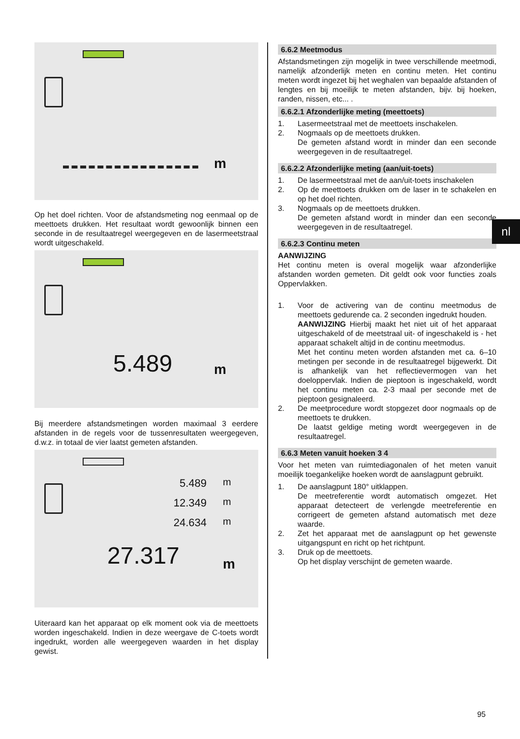m
Op het doel richten. Voor de afstandsmeting nog eenmaal op de meettoets drukken. Het resultaat wordt gewoonlijk binnen een seconde in de resultaatregel weergegeven en de lasermeetstraal wordt uitgeschakeld.
5.489 m
Bij meerdere afstandsmetingen worden maximaal 3 eerdere afstanden in de regels voor de tussenresultaten weergegeven, d.w.z. in totaal de vier laatst gemeten afstanden.
5.489
12.349
24.634
m
m
m
27.317 m
Uiteraard kan het apparaat op elk moment ook via de meettoets worden ingeschakeld. Indien in deze weergave de C-toets wordt ingedrukt, worden alle weergegeven waarden in het display gewist.
6.6.2 Meetmodus
Afstandsmetingen zijn mogelijk in twee verschillende meetmodi, namelijk afzonderlijk meten en continu meten. Het continu meten wordt ingezet bij het weghalen van bepaalde afstanden of lengtes en bij moeilijk te meten afstanden, bijv. bij hoeken, randen, nissen, etc... .
6.6.2.1 Afzonderlijke meting (meettoets)
1. Lasermeetstraal met de meettoets inschakelen.
2. Nogmaals op de meettoets drukken.
De gemeten afstand wordt in minder dan een seconde weergegeven in de resultaatregel.
6.6.2.2 Afzonderlijke meting (aan/uit-toets)
1. De lasermeetstraal met de aan/uit-toets inschakelen
2. Op de meettoets drukken om de laser in te schakelen en op het doel richten.
3. Nogmaals op de meettoets drukken.
De gemeten afstand wordt in minder dan een seconde weergegeven in de resultaatregel.
6.6.2.3 Continu meten
AANWIJZING
Het continu meten is overal mogelijk waar afzonderlijke afstanden worden gemeten. Dit geldt ook voor functies zoals Oppervlakken.
1. Voor de activering van de continu meetmodus de meettoets gedurende ca. 2 seconden ingedrukt houden.
AANWIJZING Hierbij maakt het niet uit of het apparaat uitgeschakeld of de meetstraal uit- of ingeschakeld is - het apparaat schakelt altijd in de continu meetmodus.
Met het continu meten worden afstanden met ca. 6–10 metingen per seconde in de resultaatregel bijgewerkt. Dit is afhankelijk van het reflectievermogen van het doeloppervlak. Indien de pieptoon is ingeschakeld, wordt het continu meten ca. 2-3 maal per seconde met de pieptoon gesignaleerd.
2. De meetprocedure wordt stopgezet door nogmaals op de meettoets te drukken.
De laatst geldige meting wordt weergegeven in de resultaatregel.
6.6.3 Meten vanuit hoeken 3 4
Voor het meten van ruimtediagonalen of het meten vanuit moeilijk toegankelijke hoeken wordt de aanslagpunt gebruikt.
1. De aanslagpunt 180° uitklappen.
De meetreferentie wordt automatisch omgezet. Het apparaat detecteert de verlengde meetreferentie en corrigeert de gemeten afstand automatisch met deze waarde.
2. Zet het apparaat met de aanslagpunt op het gewenste uitgangspunt en richt op het richtpunt.
3. Druk op de meettoets.
Op het display verschijnt de gemeten waarde.
nl
95